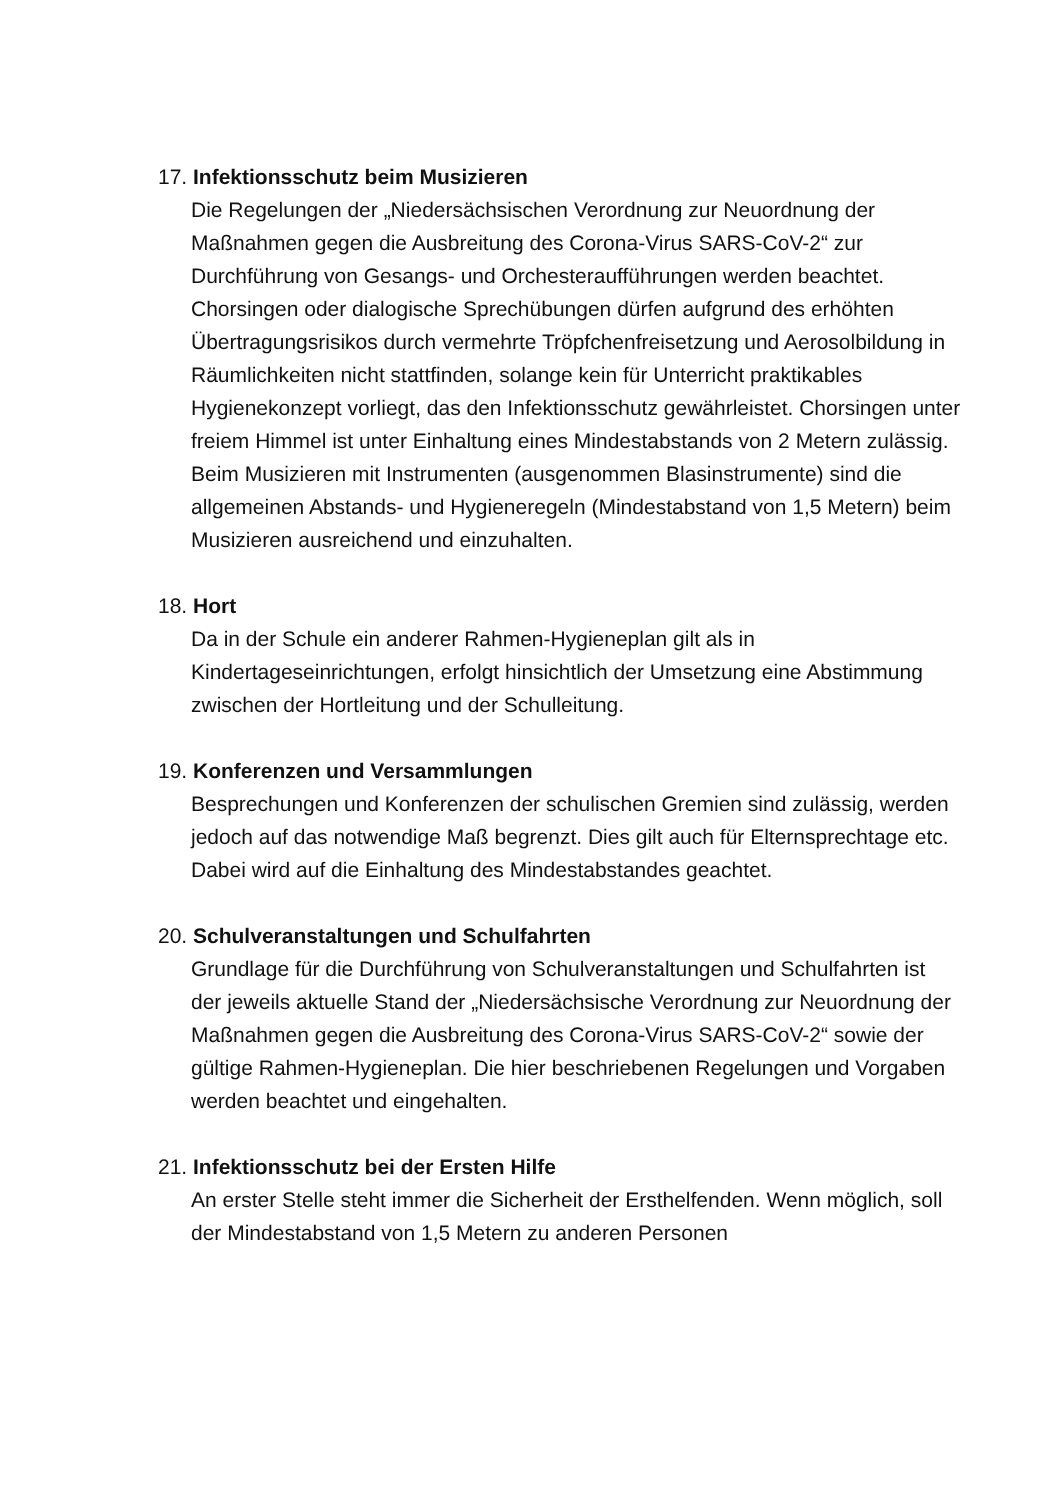17. Infektionsschutz beim Musizieren
Die Regelungen der „Niedersächsischen Verordnung zur Neuordnung der Maßnahmen gegen die Ausbreitung des Corona-Virus SARS-CoV-2“ zur Durchführung von Gesangs- und Orchesteraufführungen werden beachtet.
Chorsingen oder dialogische Sprechübungen dürfen aufgrund des erhöhten Übertragungsrisikos durch vermehrte Tröpfchenfreisetzung und Aerosolbildung in Räumlichkeiten nicht stattfinden, solange kein für Unterricht praktikables Hygienekonzept vorliegt, das den Infektionsschutz gewährleistet. Chorsingen unter freiem Himmel ist unter Einhaltung eines Mindestabstands von 2 Metern zulässig. Beim Musizieren mit Instrumenten (ausgenommen Blasinstrumente) sind die allgemeinen Abstands- und Hygieneregeln (Mindestabstand von 1,5 Metern) beim Musizieren ausreichend und einzuhalten.
18. Hort
Da in der Schule ein anderer Rahmen-Hygieneplan gilt als in Kindertageseinrichtungen, erfolgt hinsichtlich der Umsetzung eine Abstimmung zwischen der Hortleitung und der Schulleitung.
19. Konferenzen und Versammlungen
Besprechungen und Konferenzen der schulischen Gremien sind zulässig, werden jedoch auf das notwendige Maß begrenzt. Dies gilt auch für Elternsprechtage etc. Dabei wird auf die Einhaltung des Mindestabstandes geachtet.
20. Schulveranstaltungen und Schulfahrten
Grundlage für die Durchführung von Schulveranstaltungen und Schulfahrten ist der jeweils aktuelle Stand der „Niedersächsische Verordnung zur Neuordnung der Maßnahmen gegen die Ausbreitung des Corona-Virus SARS-CoV-2“ sowie der gültige Rahmen-Hygieneplan. Die hier beschriebenen Regelungen und Vorgaben werden beachtet und eingehalten.
21. Infektionsschutz bei der Ersten Hilfe
An erster Stelle steht immer die Sicherheit der Ersthelfenden. Wenn möglich, soll der Mindestabstand von 1,5 Metern zu anderen Personen